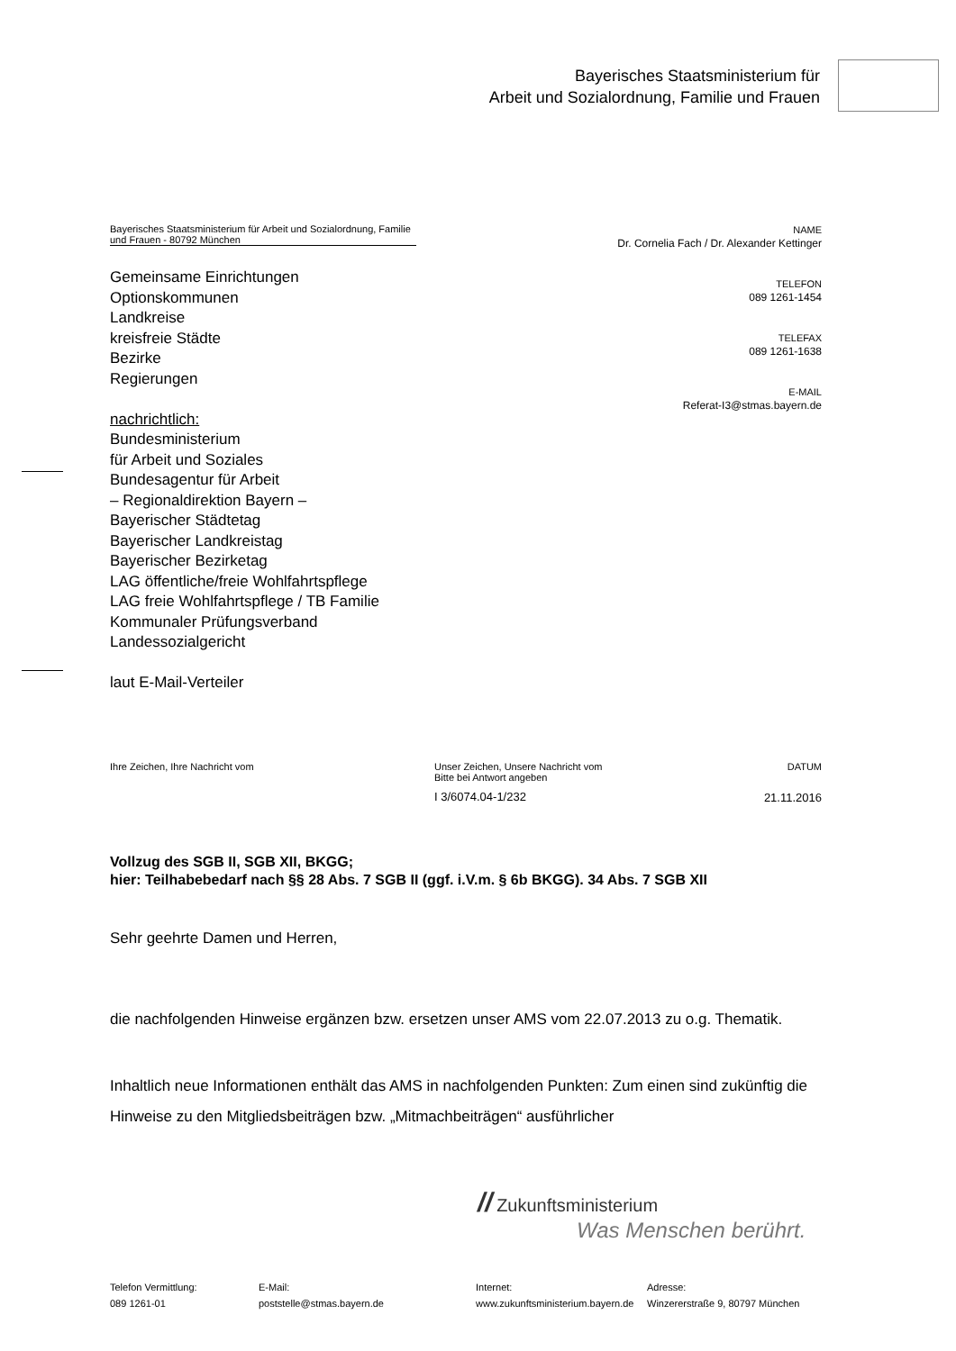Bayerisches Staatsministerium für
Arbeit und Sozialordnung, Familie und Frauen
Bayerisches Staatsministerium für Arbeit und Sozialordnung, Familie und Frauen - 80792 München
Gemeinsame Einrichtungen
Optionskommunen
Landkreise
kreisfreie Städte
Bezirke
Regierungen
nachrichtlich:
Bundesministerium
für Arbeit und Soziales
Bundesagentur für Arbeit
– Regionaldirektion Bayern –
Bayerischer Städtetag
Bayerischer Landkreistag
Bayerischer Bezirketag
LAG öffentliche/freie Wohlfahrtspflege
LAG freie Wohlfahrtspflege / TB Familie
Kommunaler Prüfungsverband
Landessozialgericht
laut E-Mail-Verteiler
NAME
Dr. Cornelia Fach / Dr. Alexander Kettinger
TELEFON
089 1261-1454
TELEFAX
089 1261-1638
E-MAIL
Referat-I3@stmas.bayern.de
Ihre Zeichen, Ihre Nachricht vom Unser Zeichen, Unsere Nachricht vom
Bitte bei Antwort angeben
I 3/6074.04-1/232
DATUM
21.11.2016
Vollzug des SGB II, SGB XII, BKGG;
hier: Teilhabebedarf nach §§ 28 Abs. 7 SGB II (ggf. i.V.m. § 6b BKGG). 34 Abs. 7 SGB XII
Sehr geehrte Damen und Herren,
die nachfolgenden Hinweise ergänzen bzw. ersetzen unser AMS vom 22.07.2013 zu o.g. Thematik.
Inhaltlich neue Informationen enthält das AMS in nachfolgenden Punkten: Zum einen sind zukünftig die Hinweise zu den Mitgliedsbeiträgen bzw. „Mitmachbeiträgen“ ausführlicher
// Zukunftsministerium
Was Menschen berührt.
Telefon Vermittlung:
089 1261-01
E-Mail:
poststelle@stmas.bayern.de
Internet:
www.zukunftsministerium.bayern.de
Adresse:
Winzererstraße 9, 80797 München